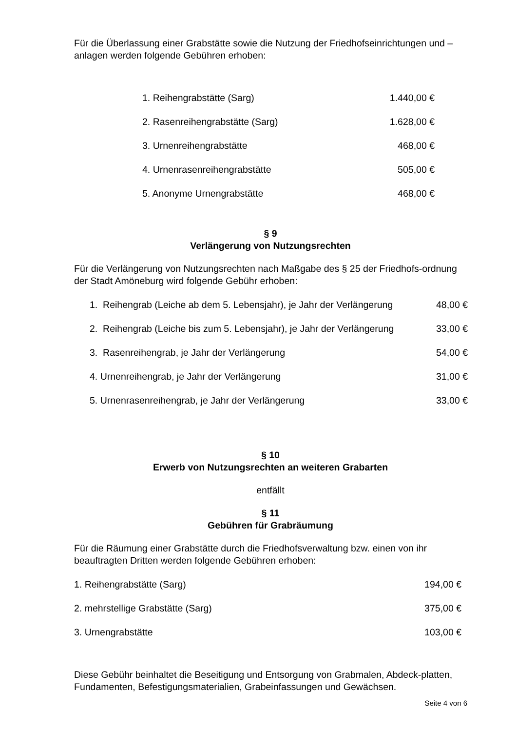Für die Überlassung einer Grabstätte sowie die Nutzung der Friedhofseinrichtungen und – anlagen werden folgende Gebühren erhoben:
| 1. Reihengrabstätte (Sarg) | 1.440,00 € |
| 2. Rasenreihengrabstätte (Sarg) | 1.628,00 € |
| 3. Urnenreihengrabstätte | 468,00 € |
| 4. Urnenrasenreihengrabstätte | 505,00 € |
| 5. Anonyme Urnengrabstätte | 468,00 € |
§ 9
Verlängerung von Nutzungsrechten
Für die Verlängerung von Nutzungsrechten nach Maßgabe des § 25 der Friedhofs-ordnung der Stadt Amöneburg wird folgende Gebühr erhoben:
| 1. Reihengrab (Leiche ab dem 5. Lebensjahr), je Jahr der Verlängerung | 48,00 € |
| 2. Reihengrab (Leiche bis zum 5. Lebensjahr), je Jahr der Verlängerung | 33,00 € |
| 3. Rasenreihengrab, je Jahr der Verlängerung | 54,00 € |
| 4. Urnenreihengrab, je Jahr der Verlängerung | 31,00 € |
| 5. Urnenrasenreihengrab, je Jahr der Verlängerung | 33,00 € |
§ 10
Erwerb von Nutzungsrechten an weiteren Grabarten
entfällt
§ 11
Gebühren für Grabräumung
Für die Räumung einer Grabstätte durch die Friedhofsverwaltung bzw. einen von ihr beauftragten Dritten werden folgende Gebühren erhoben:
| 1. Reihengrabstätte (Sarg) | 194,00 € |
| 2. mehrstellige Grabstätte (Sarg) | 375,00 € |
| 3. Urnengrabstätte | 103,00 € |
Diese Gebühr beinhaltet die Beseitigung und Entsorgung von Grabmalen, Abdeck-platten, Fundamenten, Befestigungsmaterialien, Grabeinfassungen und Gewächsen.
Seite 4 von 6